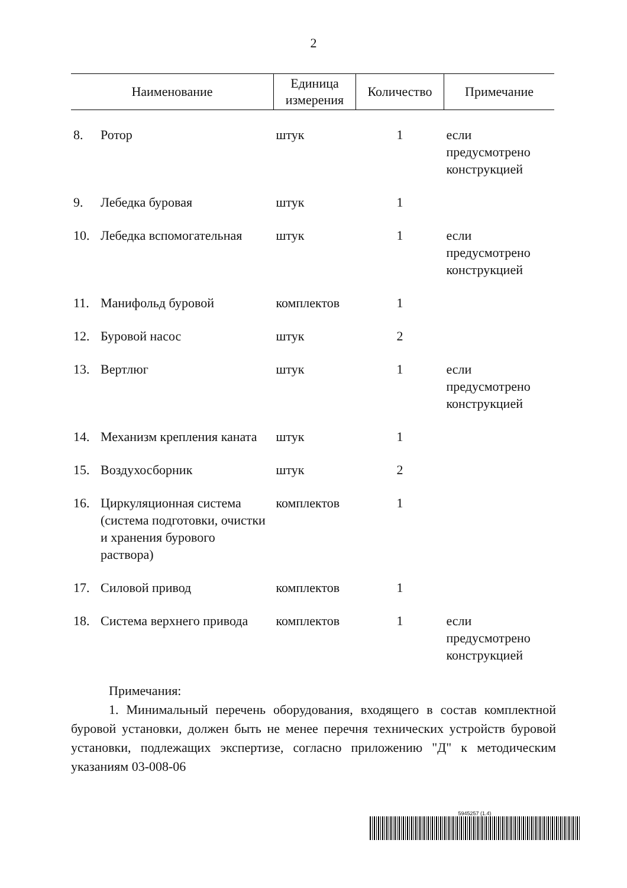2
| Наименование | | Единица измерения | Количество | Примечание |
| --- | --- | --- | --- | --- |
| 8. | Ротор | штук | 1 | если предусмотрено конструкцией |
| 9. | Лебедка буровая | штук | 1 | |
| 10. | Лебедка вспомогательная | штук | 1 | если предусмотрено конструкцией |
| 11. | Манифольд буровой | комплектов | 1 | |
| 12. | Буровой насос | штук | 2 | |
| 13. | Вертлюг | штук | 1 | если предусмотрено конструкцией |
| 14. | Механизм крепления каната | штук | 1 | |
| 15. | Воздухосборник | штук | 2 | |
| 16. | Циркуляционная система (система подготовки, очистки и хранения бурового раствора) | комплектов | 1 | |
| 17. | Силовой привод | комплектов | 1 | |
| 18. | Система верхнего привода | комплектов | 1 | если предусмотрено конструкцией |
Примечания:
1. Минимальный перечень оборудования, входящего в состав комплектной буровой установки, должен быть не менее перечня технических устройств буровой установки, подлежащих экспертизе, согласно приложению "Д" к методическим указаниям 03-008-06
5945257 (1.4)